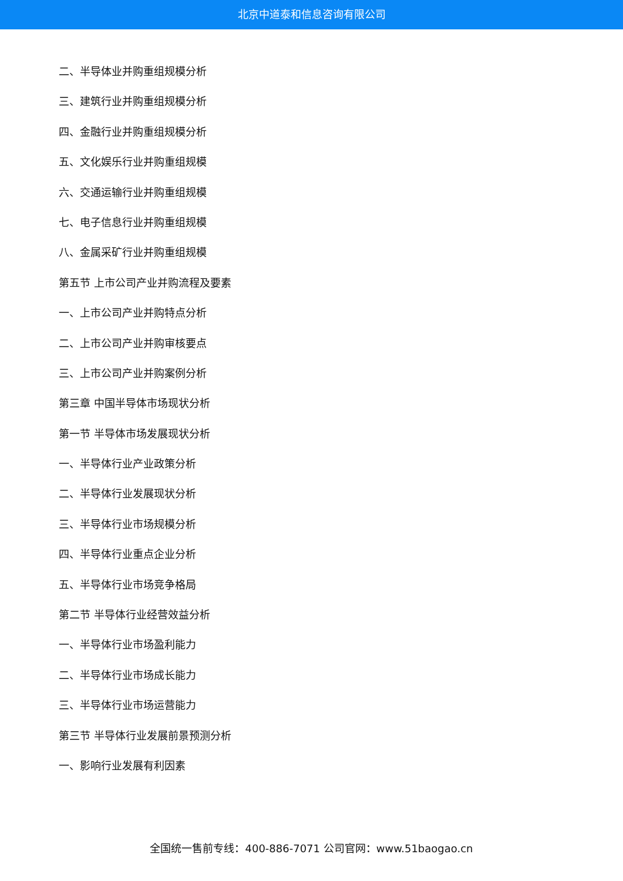北京中道泰和信息咨询有限公司
二、半导体业并购重组规模分析
三、建筑行业并购重组规模分析
四、金融行业并购重组规模分析
五、文化娱乐行业并购重组规模
六、交通运输行业并购重组规模
七、电子信息行业并购重组规模
八、金属采矿行业并购重组规模
第五节 上市公司产业并购流程及要素
一、上市公司产业并购特点分析
二、上市公司产业并购审核要点
三、上市公司产业并购案例分析
第三章 中国半导体市场现状分析
第一节 半导体市场发展现状分析
一、半导体行业产业政策分析
二、半导体行业发展现状分析
三、半导体行业市场规模分析
四、半导体行业重点企业分析
五、半导体行业市场竞争格局
第二节 半导体行业经营效益分析
一、半导体行业市场盈利能力
二、半导体行业市场成长能力
三、半导体行业市场运营能力
第三节 半导体行业发展前景预测分析
一、影响行业发展有利因素
全国统一售前专线：400-886-7071 公司官网：www.51baogao.cn